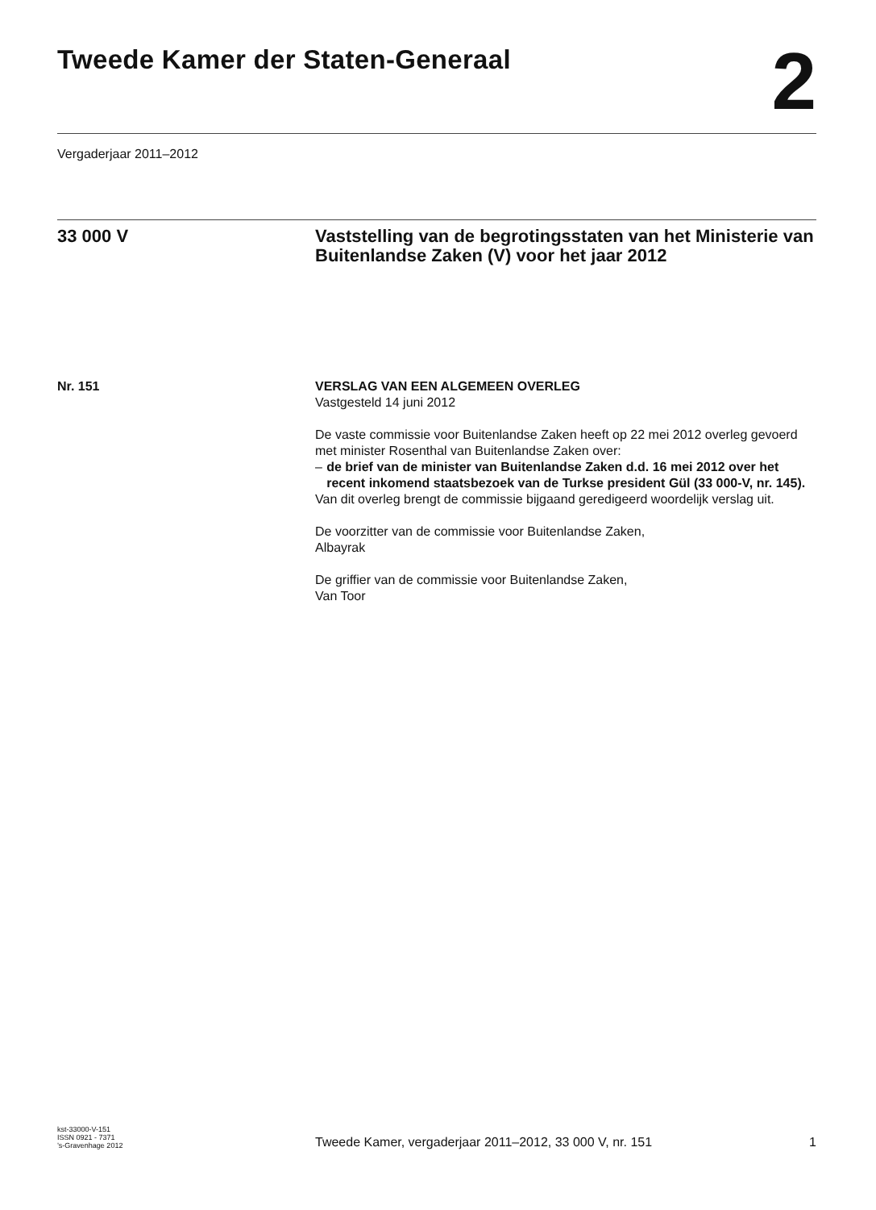Tweede Kamer der Staten-Generaal
2
Vergaderjaar 2011–2012
33 000 V Vaststelling van de begrotingsstaten van het Ministerie van Buitenlandse Zaken (V) voor het jaar 2012
Nr. 151 VERSLAG VAN EEN ALGEMEEN OVERLEG
Vastgesteld 14 juni 2012
De vaste commissie voor Buitenlandse Zaken heeft op 22 mei 2012 overleg gevoerd met minister Rosenthal van Buitenlandse Zaken over:
– de brief van de minister van Buitenlandse Zaken d.d. 16 mei 2012 over het recent inkomend staatsbezoek van de Turkse president Gül (33 000-V, nr. 145).
Van dit overleg brengt de commissie bijgaand geredigeerd woordelijk verslag uit.
De voorzitter van de commissie voor Buitenlandse Zaken,
Albayrak
De griffier van de commissie voor Buitenlandse Zaken,
Van Toor
kst-33000-V-151
ISSN 0921 - 7371
’s-Gravenhage 2012
Tweede Kamer, vergaderjaar 2011–2012, 33 000 V, nr. 151
1